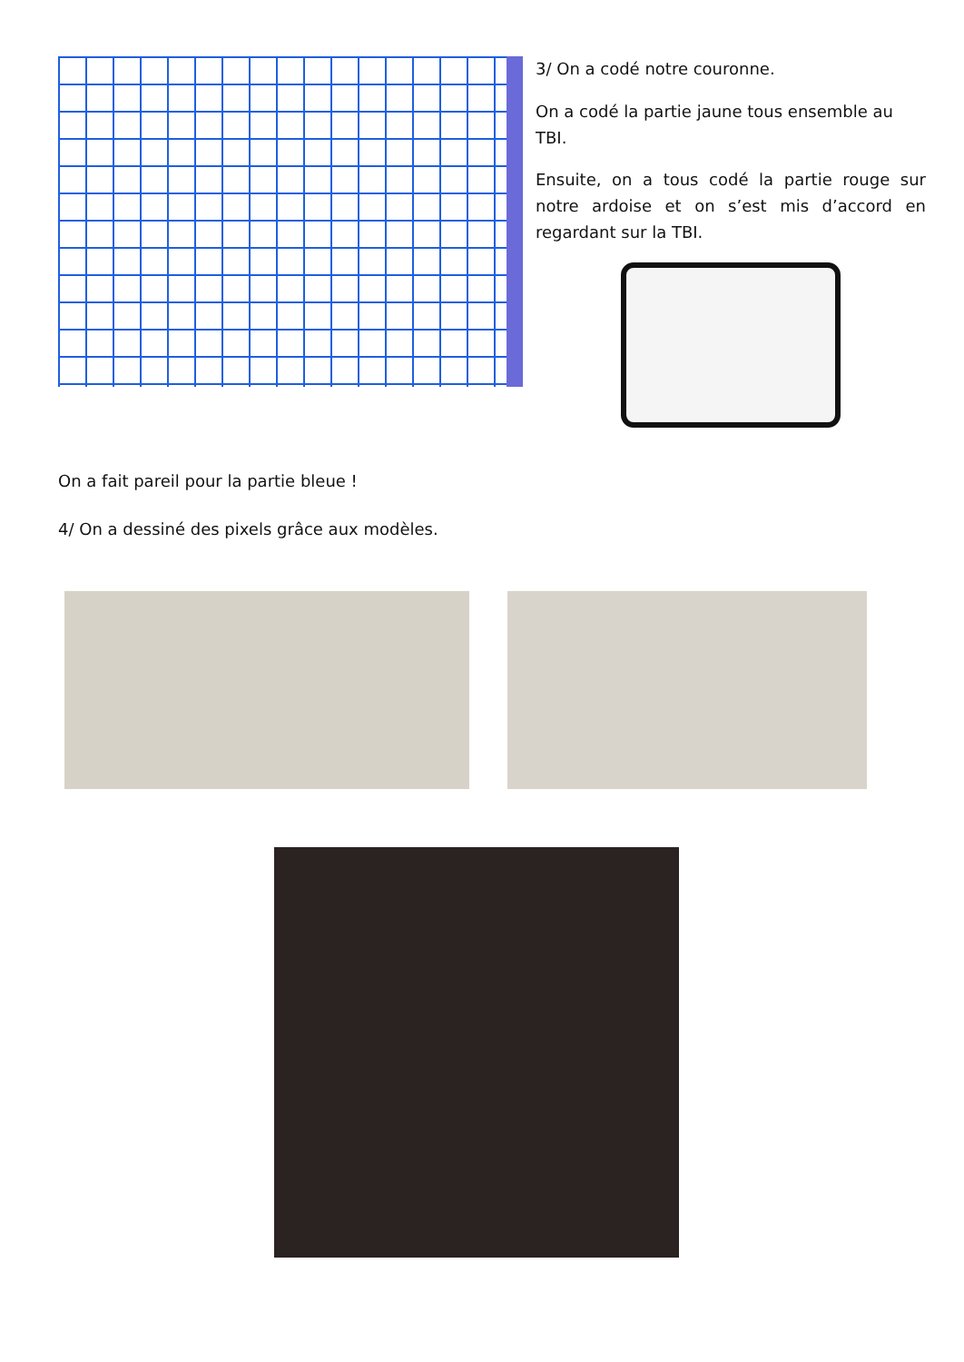3/ On a codé notre couronne.
On a codé la partie jaune tous ensemble au TBI.
Ensuite, on a tous codé la partie rouge sur notre ardoise et on s’est mis d’accord en regardant sur la TBI.
On a fait pareil pour la partie bleue !
4/ On a dessiné des pixels grâce aux modèles.